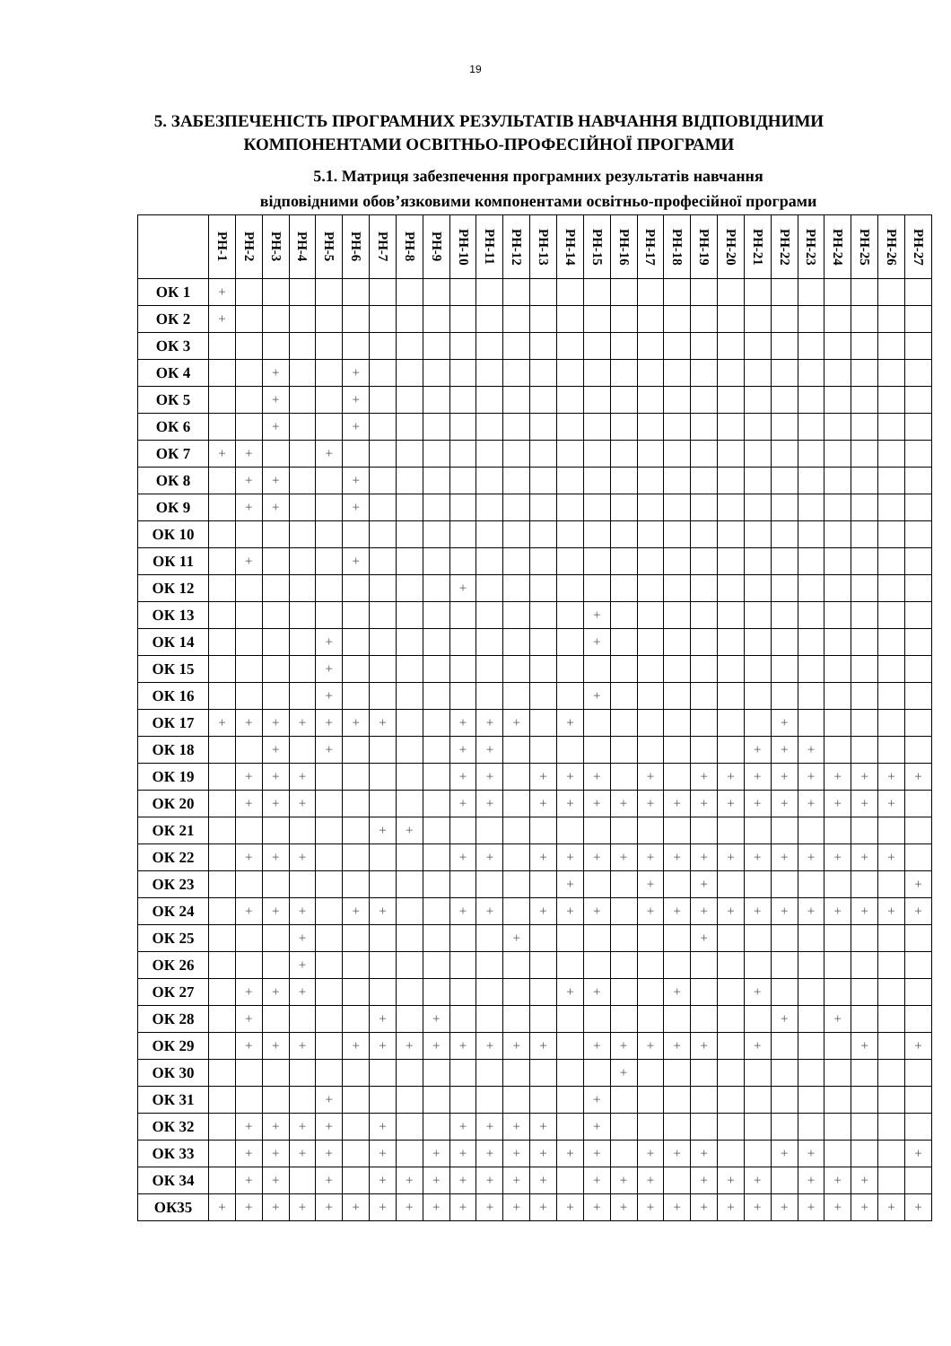19
5. ЗАБЕЗПЕЧЕНІСТЬ ПРОГРАМНИХ РЕЗУЛЬТАТІВ НАВЧАННЯ ВІДПОВІДНИМИ КОМПОНЕНТАМИ ОСВІТНЬО-ПРОФЕСІЙНОЇ ПРОГРАМИ
5.1. Матриця забезпечення програмних результатів навчання
відповідними обов’язковими компонентами освітньо-професійної програми
| | РН-1 | РН-2 | РН-3 | РН-4 | РН-5 | РН-6 | РН-7 | РН-8 | РН-9 | РН-10 | РН-11 | РН-12 | РН-13 | РН-14 | РН-15 | РН-16 | РН-17 | РН-18 | РН-19 | РН-20 | РН-21 | РН-22 | РН-23 | РН-24 | РН-25 | РН-26 | РН-27 |
| --- | --- | --- | --- | --- | --- | --- | --- | --- | --- | --- | --- | --- | --- | --- | --- | --- | --- | --- | --- | --- | --- | --- | --- | --- | --- | --- | --- |
| ОК 1 | + | | | | | | | | | | | | | | | | | | | | | | | | | | |
| ОК 2 | + | | | | | | | | | | | | | | | | | | | | | | | | | | |
| ОК 3 | | | | | | | | | | | | | | | | | | | | | | | | | | | |
| ОК 4 | | | + | | | + | | | | | | | | | | | | | | | | | | | | | |
| ОК 5 | | | + | | | + | | | | | | | | | | | | | | | | | | | | | |
| ОК 6 | | | + | | | + | | | | | | | | | | | | | | | | | | | | | |
| ОК 7 | + | + | | | + | | | | | | | | | | | | | | | | | | | | | | |
| ОК 8 | | + | + | | | + | | | | | | | | | | | | | | | | | | | | | |
| ОК 9 | | + | + | | | + | | | | | | | | | | | | | | | | | | | | | |
| ОК 10 | | | | | | | | | | | | | | | | | | | | | | | | | | | |
| ОК 11 | | + | | | | + | | | | | | | | | | | | | | | | | | | | | |
| ОК 12 | | | | | | | | | | + | | | | | | | | | | | | | | | | | |
| ОК 13 | | | | | | | | | | | | | | | + | | | | | | | | | | | | |
| ОК 14 | | | | | + | | | | | | | | | | + | | | | | | | | | | | | |
| ОК 15 | | | | | + | | | | | | | | | | | | | | | | | | | | | | |
| ОК 16 | | | | | + | | | | | | | | | | + | | | | | | | | | | | | |
| ОК 17 | + | + | + | + | + | + | + | | | + | + | + | | + | | | | | | | | + | | | | | |
| ОК 18 | | | + | | + | | | | | + | + | | | | | | | | | | + | + | + | | | | |
| ОК 19 | | + | + | + | | | | | | + | + | | + | + | + | | + | | + | + | + | + | + | + | + | + | + |
| ОК 20 | | + | + | + | | | | | | + | + | | + | + | + | + | + | + | + | + | + | + | + | + | + | + | |
| ОК 21 | | | | | | | + | + | | | | | | | | | | | | | | | | | | | |
| ОК 22 | | + | + | + | | | | | | + | + | | + | + | + | + | + | + | + | + | + | + | + | + | + | + | |
| ОК 23 | | | | | | | | | | | | | | + | | | + | | + | | | | | | | | + |
| ОК 24 | | + | + | + | | + | + | | | + | + | | + | + | + | | + | + | + | + | + | + | + | + | + | + | + |
| ОК 25 | | | | + | | | | | | | | + | | | | | | | + | | | | | | | | |
| ОК 26 | | | | + | | | | | | | | | | | | | | | | | | | | | | | |
| ОК 27 | | + | + | + | | | | | | | | | | + | + | | | + | | | + | | | | | | |
| ОК 28 | | + | | | | | + | | + | | | | | | | | | | | | | + | | + | | | |
| ОК 29 | | + | + | + | | + | + | + | + | + | + | + | + | | + | + | + | + | + | | + | | | | + | | + |
| ОК 30 | | | | | | | | | | | | | | | | + | | | | | | | | | | | |
| ОК 31 | | | | | + | | | | | | | | | | + | | | | | | | | | | | | |
| ОК 32 | | + | + | + | + | | + | | | + | + | + | + | | + | | | | | | | | | | | | |
| ОК 33 | | + | + | + | + | | + | | + | + | + | + | + | + | + | | + | + | + | | | + | + | | | | + |
| ОК 34 | | + | + | | + | | + | + | + | + | + | + | + | | + | + | + | | + | + | + | | + | + | + | | |
| ОК35 | + | + | + | + | + | + | + | + | + | + | + | + | + | + | + | + | + | + | + | + | + | + | + | + | + | + | + |